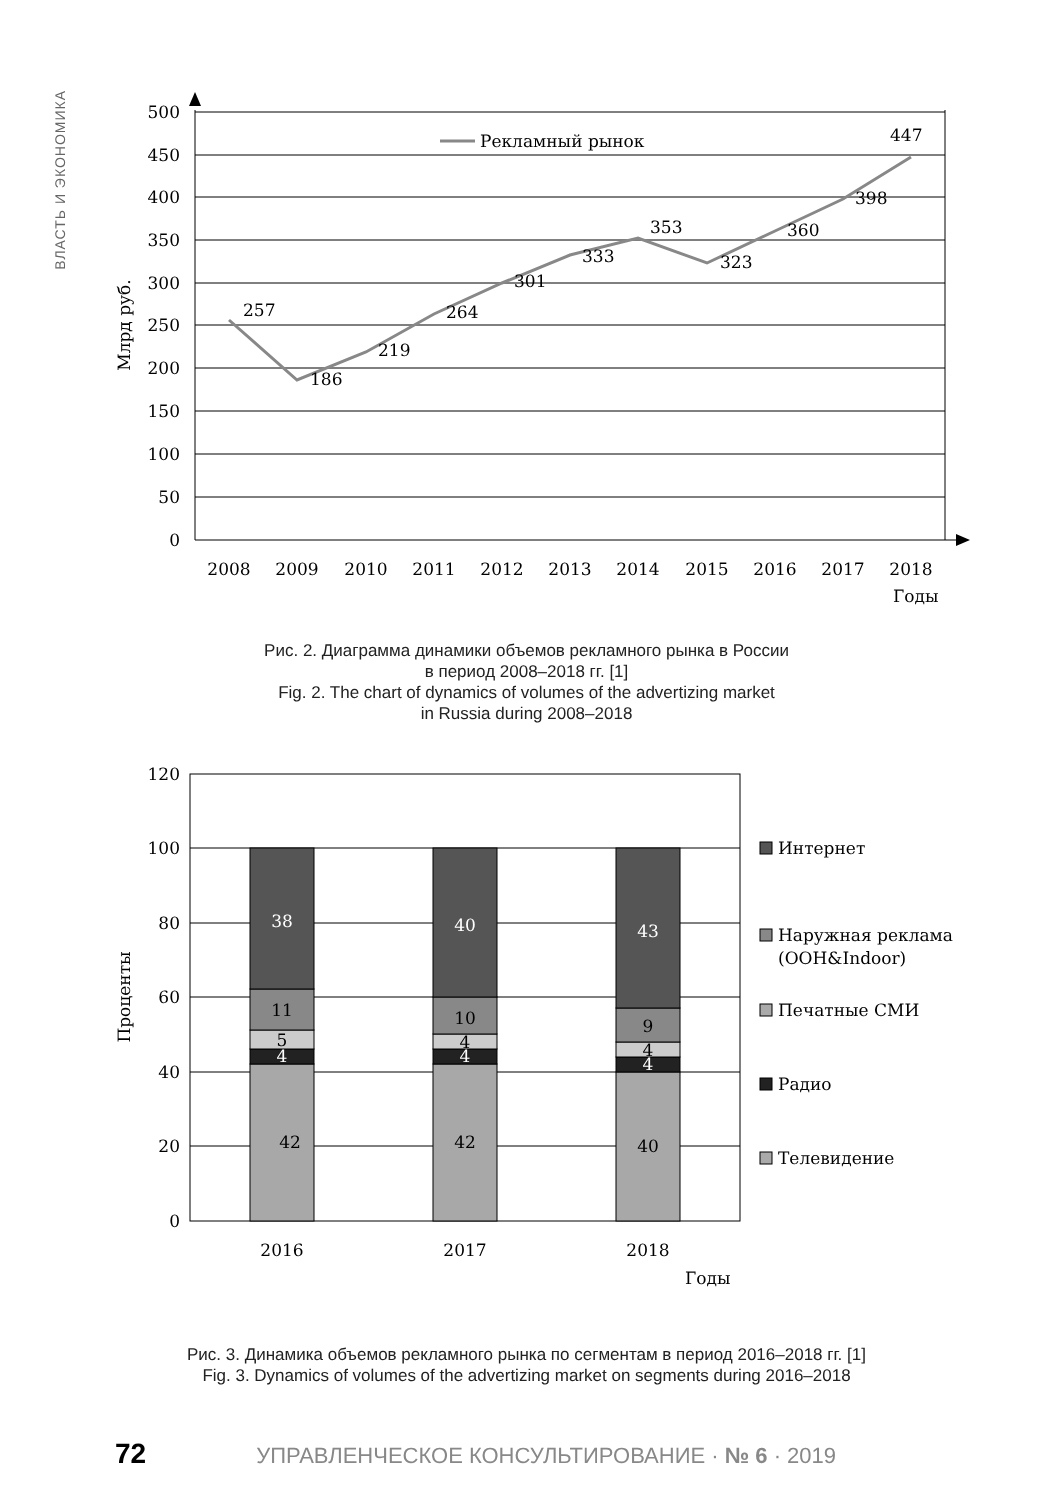ВЛАСТЬ И ЭКОНОМИКА
Рекламный рынок
500
450
400
350
300
250
200
150
100
50
0
257
186
219
264
301
333
353
323
360
398
447
2008
2009
2010
2011
2012
2013
2014
2015
2016
2017
2018
Годы
Млрд руб.
Рис. 2. Диаграмма динамики объемов рекламного рынка в России
в период 2008–2018 гг. [1]
Fig. 2. The chart of dynamics of volumes of the advertizing market
in Russia during 2008–2018
120
100
80
60
40
20
0
38
40
43
4
4
4
11
10
9
5
4
4
42
42
40
2016
2017
2018
Годы
Проценты
Интернет
Наружная реклама
(OOH&Indoor)
Печатные СМИ
Радио
Телевидение
Рис. 3. Динамика объемов рекламного рынка по сегментам в период 2016–2018 гг. [1]
Fig. 3. Dynamics of volumes of the advertizing market on segments during 2016–2018
72 УПРАВЛЕНЧЕСКОЕ КОНСУЛЬТИРОВАНИЕ · № 6 · 2019